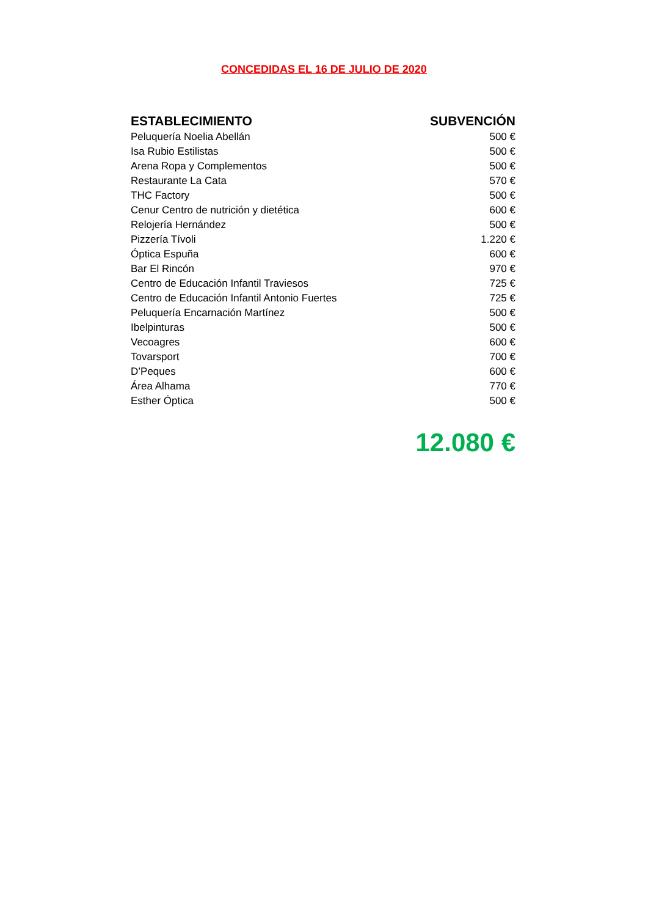CONCEDIDAS EL 16 DE JULIO DE 2020
| ESTABLECIMIENTO | SUBVENCIÓN |
| --- | --- |
| Peluquería Noelia Abellán | 500 € |
| Isa Rubio Estilistas | 500 € |
| Arena Ropa y Complementos | 500 € |
| Restaurante La Cata | 570 € |
| THC Factory | 500 € |
| Cenur Centro de nutrición y dietética | 600 € |
| Relojería Hernández | 500 € |
| Pizzería Tívoli | 1.220 € |
| Óptica Espuña | 600 € |
| Bar El Rincón | 970 € |
| Centro de Educación Infantil Traviesos | 725 € |
| Centro de Educación Infantil Antonio Fuertes | 725 € |
| Peluquería Encarnación Martínez | 500 € |
| Ibelpinturas | 500 € |
| Vecoagres | 600 € |
| Tovarsport | 700 € |
| D’Peques | 600 € |
| Área Alhama | 770 € |
| Esther Óptica | 500 € |
12.080 €